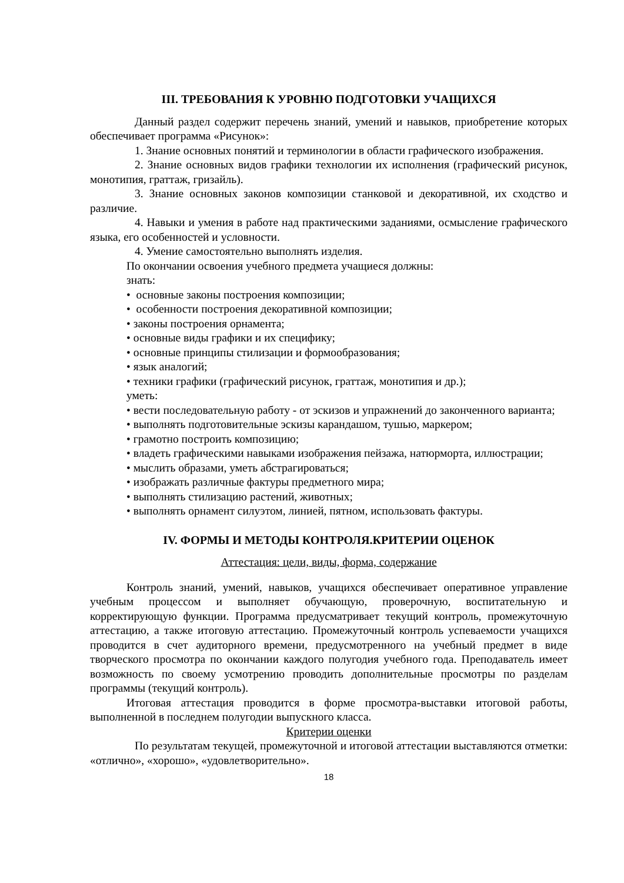III. ТРЕБОВАНИЯ К УРОВНЮ ПОДГОТОВКИ УЧАЩИХСЯ
Данный раздел содержит перечень знаний, умений и навыков, приобретение которых обеспечивает программа «Рисунок»:
1. Знание основных понятий и терминологии в области графического изображения.
2. Знание основных видов графики технологии их исполнения (графический рисунок, монотипия, граттаж, гризайль).
3. Знание основных законов композиции станковой и декоративной, их сходство и различие.
4. Навыки и умения в работе над практическими заданиями, осмысление графического языка, его особенностей и условности.
4. Умение самостоятельно выполнять изделия.
По окончании освоения учебного предмета учащиеся должны:
знать:
• основные законы построения композиции;
• особенности построения декоративной композиции;
• законы построения орнамента;
• основные виды графики и их специфику;
• основные принципы стилизации и формообразования;
• язык аналогий;
• техники графики (графический рисунок, граттаж, монотипия и др.);
уметь:
• вести последовательную работу - от эскизов и упражнений до законченного варианта;
• выполнять подготовительные эскизы карандашом, тушью, маркером;
• грамотно построить композицию;
• владеть графическими навыками изображения пейзажа, натюрморта, иллюстрации;
• мыслить образами, уметь абстрагироваться;
• изображать различные фактуры предметного мира;
• выполнять стилизацию растений, животных;
• выполнять орнамент силуэтом, линией, пятном, использовать фактуры.
IV. ФОРМЫ И МЕТОДЫ КОНТРОЛЯ.КРИТЕРИИ ОЦЕНОК
Аттестация: цели, виды, форма, содержание
Контроль знаний, умений, навыков, учащихся обеспечивает оперативное управление учебным процессом и выполняет обучающую, проверочную, воспитательную и корректирующую функции. Программа предусматривает текущий контроль, промежуточную аттестацию, а также итоговую аттестацию. Промежуточный контроль успеваемости учащихся проводится в счет аудиторного времени, предусмотренного на учебный предмет в виде творческого просмотра по окончании каждого полугодия учебного года. Преподаватель имеет возможность по своему усмотрению проводить дополнительные просмотры по разделам программы (текущий контроль).
Итоговая аттестация проводится в форме просмотра-выставки итоговой работы, выполненной в последнем полугодии выпускного класса.
Критерии оценки
По результатам текущей, промежуточной и итоговой аттестации выставляются отметки: «отлично», «хорошо», «удовлетворительно».
18